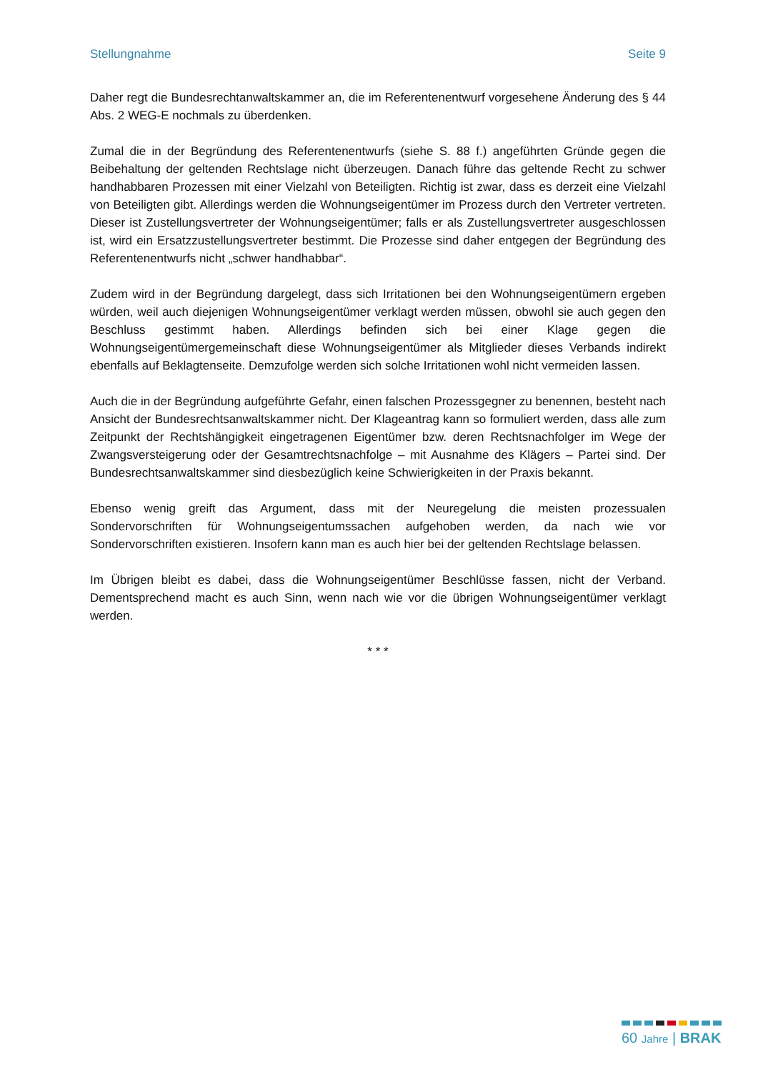Stellungnahme Seite 9
Daher regt die Bundesrechtanwaltskammer an, die im Referentenentwurf vorgesehene Änderung des § 44 Abs. 2 WEG-E nochmals zu überdenken.
Zumal die in der Begründung des Referentenentwurfs (siehe S. 88 f.) angeführten Gründe gegen die Beibehaltung der geltenden Rechtslage nicht überzeugen. Danach führe das geltende Recht zu schwer handhabbaren Prozessen mit einer Vielzahl von Beteiligten. Richtig ist zwar, dass es derzeit eine Vielzahl von Beteiligten gibt. Allerdings werden die Wohnungseigentümer im Prozess durch den Vertreter vertreten. Dieser ist Zustellungsvertreter der Wohnungseigentümer; falls er als Zustellungsvertreter ausgeschlossen ist, wird ein Ersatzzustellungsvertreter bestimmt. Die Prozesse sind daher entgegen der Begründung des Referentenentwurfs nicht „schwer handhabbar“.
Zudem wird in der Begründung dargelegt, dass sich Irritationen bei den Wohnungseigentümern ergeben würden, weil auch diejenigen Wohnungseigentümer verklagt werden müssen, obwohl sie auch gegen den Beschluss gestimmt haben. Allerdings befinden sich bei einer Klage gegen die Wohnungseigentümergemeinschaft diese Wohnungseigentümer als Mitglieder dieses Verbands indirekt ebenfalls auf Beklagtenseite. Demzufolge werden sich solche Irritationen wohl nicht vermeiden lassen.
Auch die in der Begründung aufgeführte Gefahr, einen falschen Prozessgegner zu benennen, besteht nach Ansicht der Bundesrechtsanwaltskammer nicht. Der Klageantrag kann so formuliert werden, dass alle zum Zeitpunkt der Rechtshängigkeit eingetragenen Eigentümer bzw. deren Rechtsnachfolger im Wege der Zwangsversteigerung oder der Gesamtrechtsnachfolge – mit Ausnahme des Klägers – Partei sind. Der Bundesrechtsanwaltskammer sind diesbezüglich keine Schwierigkeiten in der Praxis bekannt.
Ebenso wenig greift das Argument, dass mit der Neuregelung die meisten prozessualen Sondervorschriften für Wohnungseigentumssachen aufgehoben werden, da nach wie vor Sondervorschriften existieren. Insofern kann man es auch hier bei der geltenden Rechtslage belassen.
Im Übrigen bleibt es dabei, dass die Wohnungseigentümer Beschlüsse fassen, nicht der Verband. Dementsprechend macht es auch Sinn, wenn nach wie vor die übrigen Wohnungseigentümer verklagt werden.
* * *
60 Jahre | BRAK